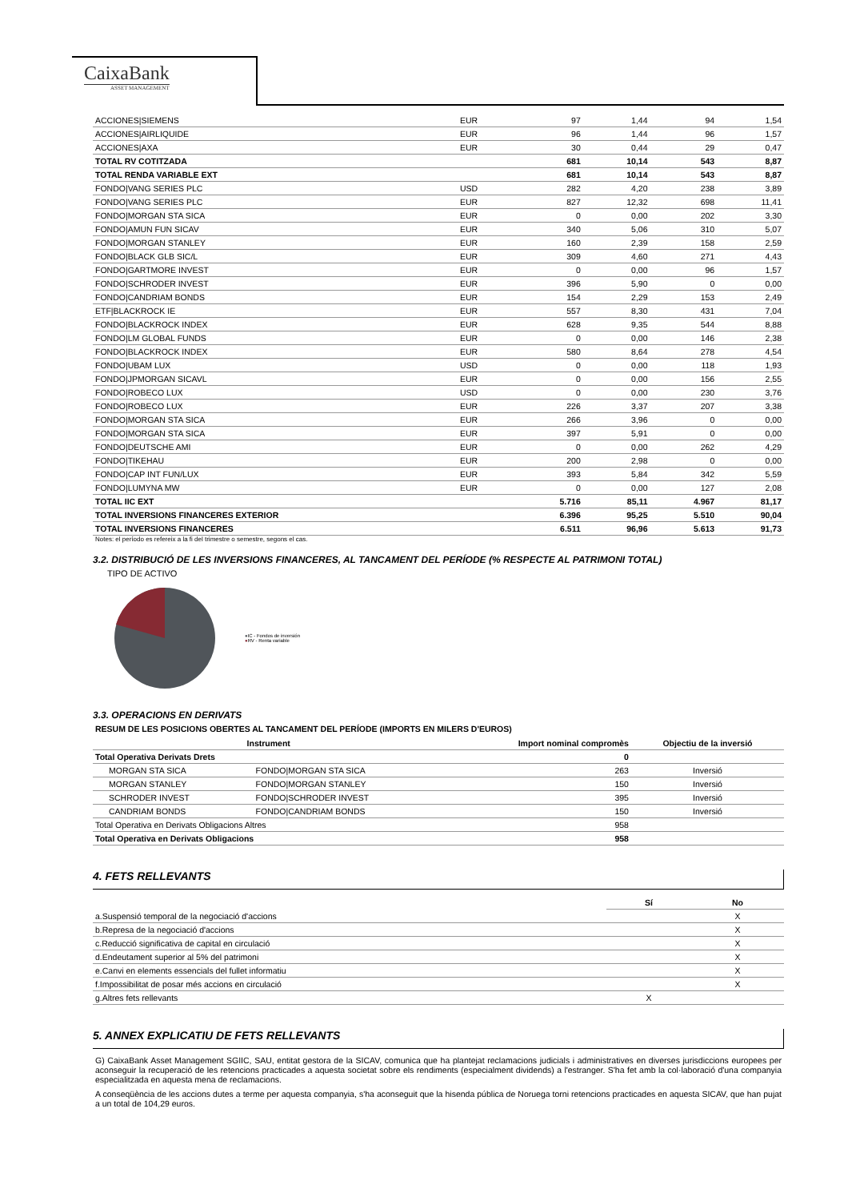CaixaBank
ASSET MANAGEMENT
| ACCIONES/SIEMENS | EUR | 97 | 1,44 | 94 | 1,54 |
| ACCIONES/AIRLIQUIDE | EUR | 96 | 1,44 | 96 | 1,57 |
| ACCIONES/AXA | EUR | 30 | 0,44 | 29 | 0,47 |
| TOTAL RV COTITZADA | | 681 | 10,14 | 543 | 8,87 |
| TOTAL RENDA VARIABLE EXT | | 681 | 10,14 | 543 | 8,87 |
| FONDO/VANG SERIES PLC | USD | 282 | 4,20 | 238 | 3,89 |
| FONDO/VANG SERIES PLC | EUR | 827 | 12,32 | 698 | 11,41 |
| FONDO/MORGAN STA SICA | EUR | 0 | 0,00 | 202 | 3,30 |
| FONDO/AMUN FUN SICAV | EUR | 340 | 5,06 | 310 | 5,07 |
| FONDO/MORGAN STANLEY | EUR | 160 | 2,39 | 158 | 2,59 |
| FONDO/BLACK GLB SIC/L | EUR | 309 | 4,60 | 271 | 4,43 |
| FONDO/GARTMORE INVEST | EUR | 0 | 0,00 | 96 | 1,57 |
| FONDO/SCHRODER INVEST | EUR | 396 | 5,90 | 0 | 0,00 |
| FONDO/CANDRIAM BONDS | EUR | 154 | 2,29 | 153 | 2,49 |
| ETF/BLACKROCK IE | EUR | 557 | 8,30 | 431 | 7,04 |
| FONDO/BLACKROCK INDEX | EUR | 628 | 9,35 | 544 | 8,88 |
| FONDO/LM GLOBAL FUNDS | EUR | 0 | 0,00 | 146 | 2,38 |
| FONDO/BLACKROCK INDEX | EUR | 580 | 8,64 | 278 | 4,54 |
| FONDO/UBAM LUX | USD | 0 | 0,00 | 118 | 1,93 |
| FONDO/JPMORGAN SICAVL | EUR | 0 | 0,00 | 156 | 2,55 |
| FONDO/ROBECO LUX | USD | 0 | 0,00 | 230 | 3,76 |
| FONDO/ROBECO LUX | EUR | 226 | 3,37 | 207 | 3,38 |
| FONDO/MORGAN STA SICA | EUR | 266 | 3,96 | 0 | 0,00 |
| FONDO/MORGAN STA SICA | EUR | 397 | 5,91 | 0 | 0,00 |
| FONDO/DEUTSCHE AMI | EUR | 0 | 0,00 | 262 | 4,29 |
| FONDO/TIKEHAU | EUR | 200 | 2,98 | 0 | 0,00 |
| FONDO/CAP INT FUN/LUX | EUR | 393 | 5,84 | 342 | 5,59 |
| FONDO/LUMYNA MW | EUR | 0 | 0,00 | 127 | 2,08 |
| TOTAL IIC EXT | | 5.716 | 85,11 | 4.967 | 81,17 |
| TOTAL INVERSIONS FINANCERES EXTERIOR | | 6.396 | 95,25 | 5.510 | 90,04 |
| TOTAL INVERSIONS FINANCERES | | 6.511 | 96,96 | 5.613 | 91,73 |
Notes: el período es refereix a la fi del trimestre o semestre, segons el cas.
3.2. DISTRIBUCIÓ DE LES INVERSIONS FINANCERES, AL TANCAMENT DEL PERÍODE (% RESPECTE AL PATRIMONI TOTAL)
TIPO DE ACTIVO
●IC - Fondos de inversión
●RV - Renta variable
3.3. OPERACIONS EN DERIVATS
RESUM DE LES POSICIONS OBERTES AL TANCAMENT DEL PERÍODE (IMPORTS EN MILERS D'EUROS)
| Instrument | | Import nominal compromès | Objectiu de la inversió |
| --- | --- | --- | --- |
| Total Operativa Derivats Drets | | 0 | |
| MORGAN STA SICA | FONDO/MORGAN STA SICA | 263 | Inversió |
| MORGAN STANLEY | FONDO/MORGAN STANLEY | 150 | Inversió |
| SCHRODER INVEST | FONDO/SCHRODER INVEST | 395 | Inversió |
| CANDRIAM BONDS | FONDO/CANDRIAM BONDS | 150 | Inversió |
| Total Operativa en Derivats Obligacions Altres | | 958 | |
| Total Operativa en Derivats Obligacions | | 958 | |
4. FETS RELLEVANTS
| | Sí | No |
| a.Suspensió temporal de la negociació d'accions | | X |
| b.Represa de la negociació d'accions | | X |
| c.Reducció significativa de capital en circulació | | X |
| d.Endeutament superior al 5% del patrimoni | | X |
| e.Canvi en elements essencials del fullet informatiu | | X |
| f.Impossibilitat de posar més accions en circulació | | X |
| g.Altres fets rellevants | X | |
5. ANNEX EXPLICATIU DE FETS RELLEVANTS
G) CaixaBank Asset Management SGIIC, SAU, entitat gestora de la SICAV, comunica que ha plantejat reclamacions judicials i administratives en diverses jurisdiccions europees per aconseguir la recuperació de les retencions practicades a aquesta societat sobre els rendiments (especialment dividends) a l'estranger. S'ha fet amb la col·laboració d'una companyia especialitzada en aquesta mena de reclamacions.
A conseqüència de les accions dutes a terme per aquesta companyia, s'ha aconseguit que la hisenda pública de Noruega torni retencions practicades en aquesta SICAV, que han pujat a un total de 104,29 euros.